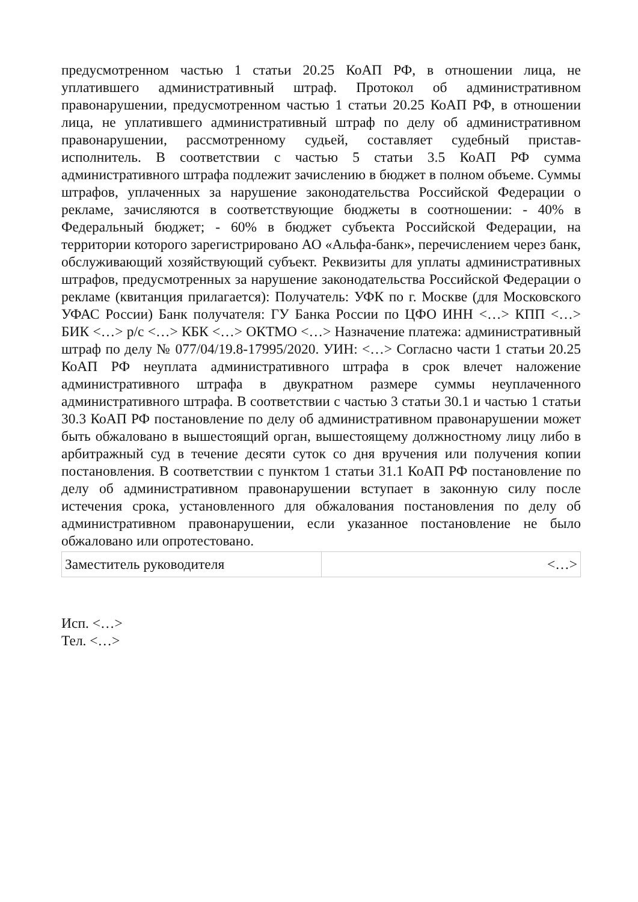предусмотренном частью 1 статьи 20.25 КоАП РФ, в отношении лица, не уплатившего административный штраф. Протокол об административном правонарушении, предусмотренном частью 1 статьи 20.25 КоАП РФ, в отношении лица, не уплатившего административный штраф по делу об административном правонарушении, рассмотренному судьей, составляет судебный пристав-исполнитель. В соответствии с частью 5 статьи 3.5 КоАП РФ сумма административного штрафа подлежит зачислению в бюджет в полном объеме. Суммы штрафов, уплаченных за нарушение законодательства Российской Федерации о рекламе, зачисляются в соответствующие бюджеты в соотношении: - 40% в Федеральный бюджет; - 60% в бюджет субъекта Российской Федерации, на территории которого зарегистрировано АО «Альфа-банк», перечислением через банк, обслуживающий хозяйствующий субъект. Реквизиты для уплаты административных штрафов, предусмотренных за нарушение законодательства Российской Федерации о рекламе (квитанция прилагается): Получатель: УФК по г. Москве (для Московского УФАС России) Банк получателя: ГУ Банка России по ЦФО ИНН <…> КПП <…> БИК <…> р/с <…> КБК <…> ОКТМО <…> Назначение платежа: административный штраф по делу № 077/04/19.8-17995/2020. УИН: <…> Согласно части 1 статьи 20.25 КоАП РФ неуплата административного штрафа в срок влечет наложение административного штрафа в двукратном размере суммы неуплаченного административного штрафа. В соответствии с частью 3 статьи 30.1 и частью 1 статьи 30.3 КоАП РФ постановление по делу об административном правонарушении может быть обжаловано в вышестоящий орган, вышестоящему должностному лицу либо в арбитражный суд в течение десяти суток со дня вручения или получения копии постановления. В соответствии с пунктом 1 статьи 31.1 КоАП РФ постановление по делу об административном правонарушении вступает в законную силу после истечения срока, установленного для обжалования постановления по делу об административном правонарушении, если указанное постановление не было обжаловано или опротестовано.
| Заместитель руководителя | <…> |
Исп. <…>
Тел. <…>